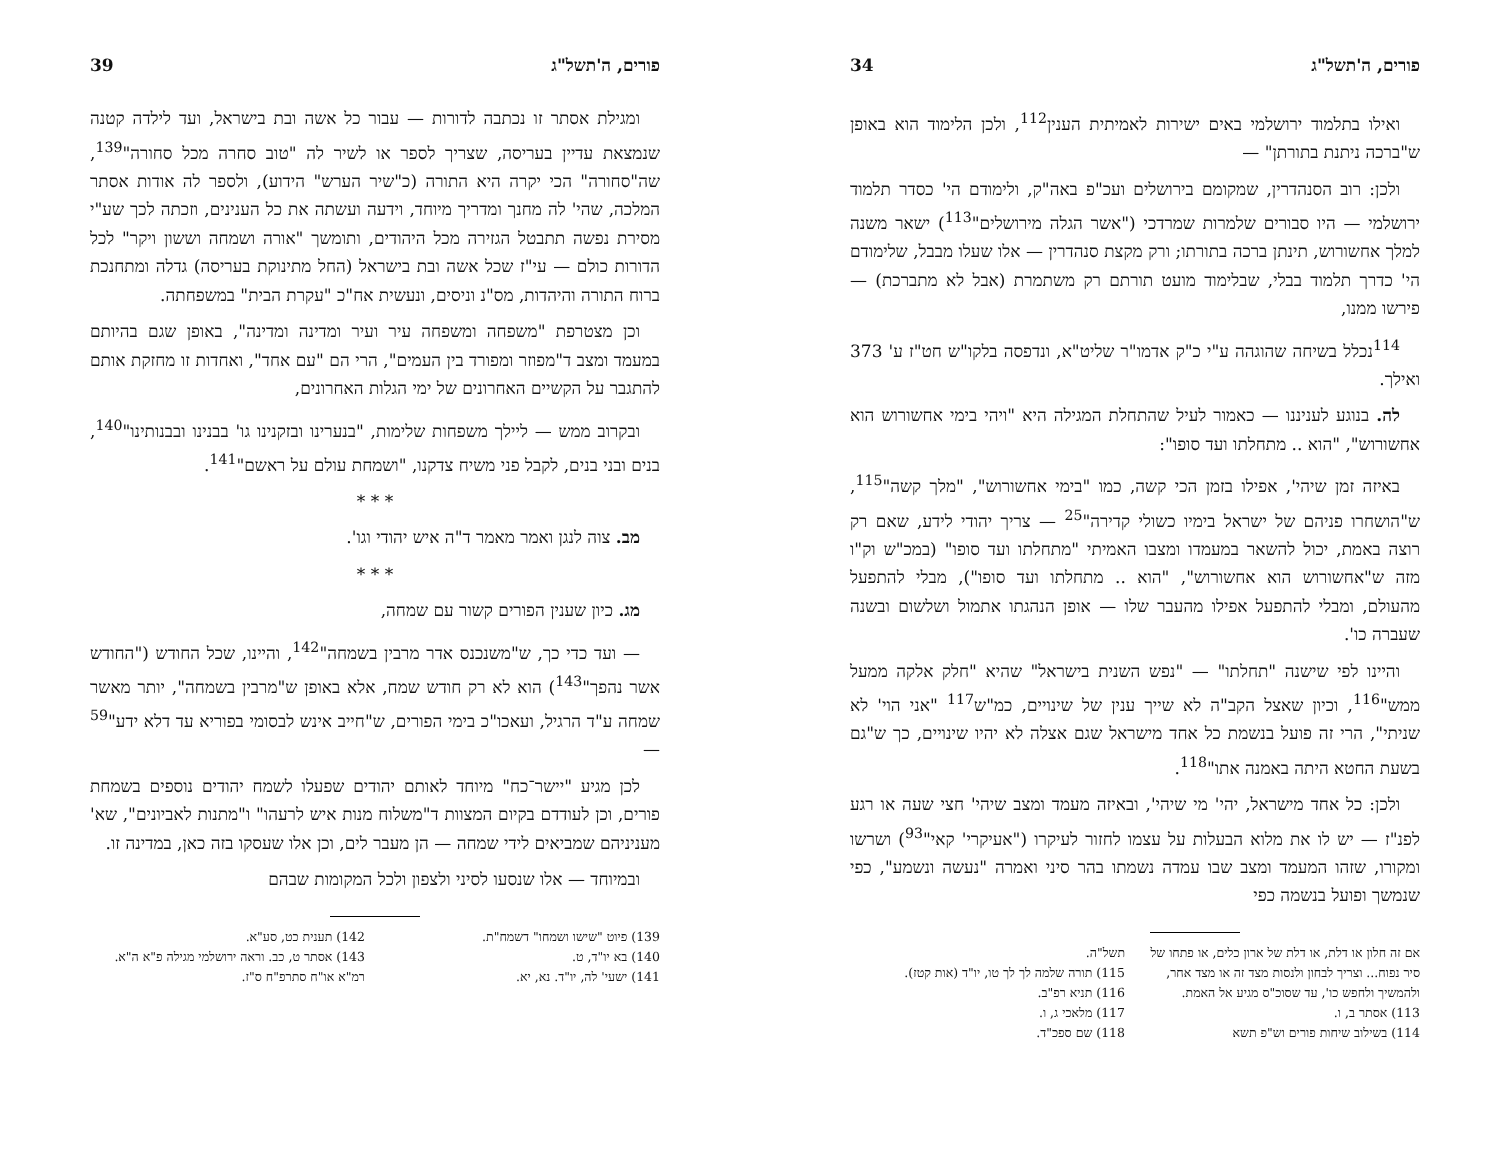פורים, ה'תשל"ג 34
ואילו בתלמוד ירושלמי באים ישירות לאמיתית הענין<sup>112</sup>, ולכן הלימוד הוא באופן ש"ברכה ניתנת בתורתן" —
ולכן: רוב הסנהדרין, שמקומם בירושלים ועכ"פ באה"ק, ולימודם הי' כסדר תלמוד ירושלמי — היו סבורים שלמרות שמרדכי ("אשר הגלה מירושלים"<sup>113</sup>) ישאר משנה למלך אחשורוש, תינתן ברכה בתורתו; ורק מקצת סנהדרין — אלו שעלו מבבל, שלימודם הי' כדרך תלמוד בבלי, שבלימוד מועט תורתם רק משתמרת (אבל לא מתברכת) — פירשו ממנו,
<sup>114</sup> נכלל בשיחה שהוגהה ע"י כ"ק אדמו"ר שליט"א, ונדפסה בלקו"ש חט"ז ע' 373 ואילך.
לה. בנוגע לעניננו — כאמור לעיל שהתחלת המגילה היא "ויהי בימי אחשורוש הוא אחשורוש", "הוא .. מתחלתו ועד סופו":
באיזה זמן שיהי', אפילו בזמן הכי קשה, כמו "בימי אחשורוש", "מלך קשה"<sup>115</sup>, ש"הושחרו פניהם של ישראל בימיו כשולי קדירה"<sup>25</sup> — צריך יהודי לידע, שאם רק רוצה באמת, יכול להשאר במעמדו ומצבו האמיתי "מתחלתו ועד סופו" (במכ"ש וק"ו מזה ש"אחשורוש הוא אחשורוש", "הוא .. מתחלתו ועד סופו"), מבלי להתפעל מהעולם, ומבלי להתפעל אפילו מהעבר שלו — אופן הנהגתו אתמול ושלשום ובשנה שעברה כו'.
והיינו לפי שישנה "תחלתו" — "נפש השנית בישראל" שהיא "חלק אלקה ממעל ממש"<sup>116</sup>, וכיון שאצל הקב"ה לא שייך ענין של שינויים, כמ"ש<sup>117</sup> "אני הוי' לא שניתי", הרי זה פועל בנשמת כל אחד מישראל שגם אצלה לא יהיו שינויים, כך ש"גם בשעת החטא היתה באמנה אתו"<sup>118</sup>.
ולכן: כל אחד מישראל, יהי' מי שיהי', ובאיזה מעמד ומצב שיהי' חצי שעה או רגע לפנ"ז — יש לו את מלוא הבעלות על עצמו לחזור לעיקרו ("אעיקרי' קאי"<sup>93</sup>) ושרשו ומקורו, שזהו המעמד ומצב שבו עמדה נשמתו בהר סיני ואמרה "נעשה ונשמע", כפי שנמשך ופועל בנשמה כפי
אם זה חלון או דלת, או דלת של ארון כלים, או פתחו של סיר נפוח... וצריך לבחון ולנסות מצד זה או מצד אחר, ולהמשיך ולחפש כו', עד שסוכ"ס מגיע אל האמת.
113) אסתר ב, ו.
114) בשילוב שיחות פורים וש"פ תשא
תשל"ה.
115) תורה שלמה לך לך טו, יו"ד (אות קטז).
116) תניא רפ"ב.
117) מלאכי ג, ו.
118) שם ספכ"ד.
פורים, ה'תשל"ג 39
ומגילת אסתר זו נכתבה לדורות — עבור כל אשה ובת בישראל, ועד לילדה קטנה שנמצאת עדיין בעריסה, שצריך לספר או לשיר לה "טוב סחרה מכל סחורה"<sup>139</sup>, שה"סחורה" הכי יקרה היא התורה (כ"שיר הערש" הידוע), ולספר לה אודות אסתר המלכה, שהי' לה מחנך ומדריך מיוחד, וידעה ועשתה את כל הענינים, וזכתה לכך שע"י מסירת נפשה תתבטל הגזירה מכל היהודים, ותומשך "אורה ושמחה וששון ויקר" לכל הדורות כולם — עי"ז שכל אשה ובת בישראל (החל מתינוקת בעריסה) גדלה ומתחנכת ברוח התורה והיהדות, מס"נ וניסים, ונעשית אח"כ "עקרת הבית" במשפחתה.
וכן מצטרפת "משפחה ומשפחה עיר ועיר ומדינה ומדינה", באופן שגם בהיותם במעמד ומצב ד"מפוזר ומפורד בין העמים", הרי הם "עם אחד", ואחדות זו מחזקת אותם להתגבר על הקשיים האחרונים של ימי הגלות האחרונים,
ובקרוב ממש — ליילך משפחות שלימות, "בנערינו ובזקנינו גו' בבנינו ובבנותינו"<sup>140</sup>, בנים ובני בנים, לקבל פני משיח צדקנו, "ושמחת עולם על ראשם"<sup>141</sup>.
* * *
מב. צוה לנגן ואמר מאמר ד"ה איש יהודי וגו'.
* * *
מג. כיון שענין הפורים קשור עם שמחה,
— ועד כדי כך, ש"משנכנס אדר מרבין בשמחה"<sup>142</sup>, והיינו, שכל החודש ("החודש אשר נהפך"<sup>143</sup>) הוא לא רק חודש שמח, אלא באופן ש"מרבין בשמחה", יותר מאשר שמחה ע"ד הרגיל, ועאכו"כ בימי הפורים, ש"חייב אינש לבסומי בפוריא עד דלא ידע"<sup>59</sup> —
לכן מגיע "יישר־כח" מיוחד לאותם יהודים שפעלו לשמח יהודים נוספים בשמחת פורים, וכן לעודדם בקיום המצוות ד"משלוח מנות איש לרעהו" ו"מתנות לאביונים", שא' מעניניהם שמביאים לידי שמחה — הן מעבר לים, וכן אלו שעסקו בזה כאן, במדינה זו.
ובמיוחד — אלו שנסעו לסיני ולצפון ולכל המקומות שבהם
139) פיוט "שישו ושמחו" דשמח"ת.
140) בא יו"ד, ט.
141) ישעי' לה, יו"ד. נא, יא.
142) תענית כט, סע"א.
143) אסתר ט, כב. וראה ירושלמי מגילה פ"א ה"א. רמ"א או"ח סתרפ"ח ס"ז.